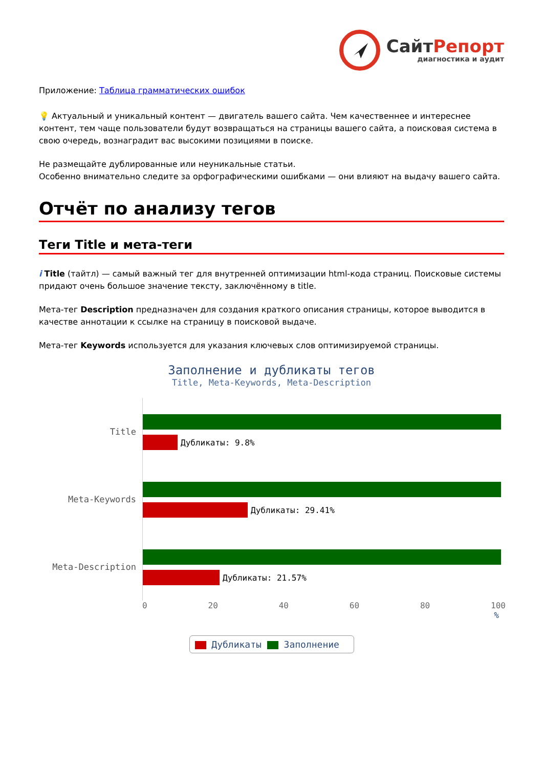СайтРепорт
диагностика и аудит
Приложение: Таблица грамматических ошибок
💡 Актуальный и уникальный контент — двигатель вашего сайта. Чем качественнее и интереснее контент, тем чаще пользователи будут возвращаться на страницы вашего сайта, а поисковая система в свою очередь, вознаградит вас высокими позициями в поиске.
Не размещайте дублированные или неуникальные статьи.
Особенно внимательно следите за орфографическими ошибками — они влияют на выдачу вашего сайта.
Отчёт по анализу тегов
Теги Title и мета-теги
i Title (тайтл) — самый важный тег для внутренней оптимизации html-кода страниц. Поисковые системы придают очень большое значение тексту, заключённому в title.
Мета-тег Description предназначен для создания краткого описания страницы, которое выводится в качестве аннотации к ссылке на страницу в поисковой выдаче.
Мета-тег Keywords используется для указания ключевых слов оптимизируемой страницы.
Заполнение и дубликаты тегов
Title, Meta-Keywords, Meta-Description
Title
Дубликаты: 9.8%
Meta-Keywords
Дубликаты: 29.41%
Meta-Description
Дубликаты: 21.57%
0 20 40 60 80 100
%
Дубликаты Заполнение